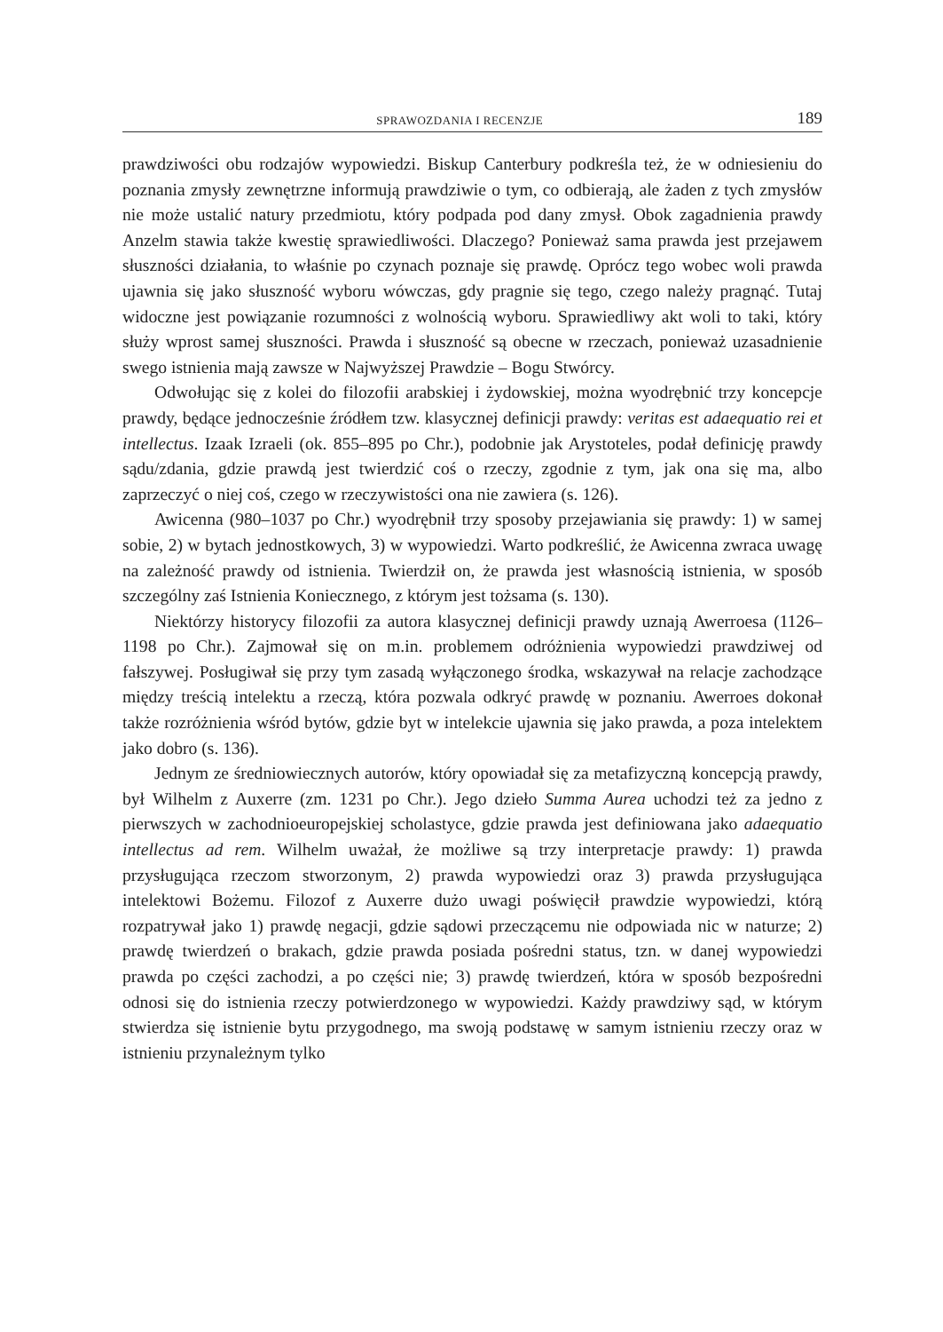SPRAWOZDANIA I RECENZJE 189
prawdziwości obu rodzajów wypowiedzi. Biskup Canterbury podkreśla też, że w odniesieniu do poznania zmysły zewnętrzne informują prawdziwie o tym, co odbierają, ale żaden z tych zmysłów nie może ustalić natury przedmiotu, który podpada pod dany zmysł. Obok zagadnienia prawdy Anzelm stawia także kwestię sprawiedliwości. Dlaczego? Ponieważ sama prawda jest przejawem słuszności działania, to właśnie po czynach poznaje się prawdę. Oprócz tego wobec woli prawda ujawnia się jako słuszność wyboru wówczas, gdy pragnie się tego, czego należy pragnąć. Tutaj widoczne jest powiązanie rozumności z wolnością wyboru. Sprawiedliwy akt woli to taki, który służy wprost samej słuszności. Prawda i słuszność są obecne w rzeczach, ponieważ uzasadnienie swego istnienia mają zawsze w Najwyższej Prawdzie – Bogu Stwórcy.
Odwołując się z kolei do filozofii arabskiej i żydowskiej, można wyodrębnić trzy koncepcje prawdy, będące jednocześnie źródłem tzw. klasycznej definicji prawdy: veritas est adaequatio rei et intellectus. Izaak Izraeli (ok. 855–895 po Chr.), podobnie jak Arystoteles, podał definicję prawdy sądu/zdania, gdzie prawdą jest twierdzić coś o rzeczy, zgodnie z tym, jak ona się ma, albo zaprzeczyć o niej coś, czego w rzeczywistości ona nie zawiera (s. 126).
Awicenna (980–1037 po Chr.) wyodrębnił trzy sposoby przejawiania się prawdy: 1) w samej sobie, 2) w bytach jednostkowych, 3) w wypowiedzi. Warto podkreślić, że Awicenna zwraca uwagę na zależność prawdy od istnienia. Twierdził on, że prawda jest własnością istnienia, w sposób szczególny zaś Istnienia Koniecznego, z którym jest tożsama (s. 130).
Niektórzy historycy filozofii za autora klasycznej definicji prawdy uznają Awerroesa (1126–1198 po Chr.). Zajmował się on m.in. problemem odróżnienia wypowiedzi prawdziwej od fałszywej. Posługiwał się przy tym zasadą wyłączonego środka, wskazywał na relacje zachodzące między treścią intelektu a rzeczą, która pozwala odkryć prawdę w poznaniu. Awerroes dokonał także rozróżnienia wśród bytów, gdzie byt w intelekcie ujawnia się jako prawda, a poza intelektem jako dobro (s. 136).
Jednym ze średniowiecznych autorów, który opowiadał się za metafizyczną koncepcją prawdy, był Wilhelm z Auxerre (zm. 1231 po Chr.). Jego dzieło Summa Aurea uchodzi też za jedno z pierwszych w zachodnioeuropejskiej scholastyce, gdzie prawda jest definiowana jako adaequatio intellectus ad rem. Wilhelm uważał, że możliwe są trzy interpretacje prawdy: 1) prawda przysługująca rzeczom stworzonym, 2) prawda wypowiedzi oraz 3) prawda przysługująca intelektowi Bożemu. Filozof z Auxerre dużo uwagi poświęcił prawdzie wypowiedzi, którą rozpatrywał jako 1) prawdę negacji, gdzie sądowi przeczącemu nie odpowiada nic w naturze; 2) prawdę twierdzeń o brakach, gdzie prawda posiada pośredni status, tzn. w danej wypowiedzi prawda po części zachodzi, a po części nie; 3) prawdę twierdzeń, która w sposób bezpośredni odnosi się do istnienia rzeczy potwierdzonego w wypowiedzi. Każdy prawdziwy sąd, w którym stwierdza się istnienie bytu przygodnego, ma swoją podstawę w samym istnieniu rzeczy oraz w istnieniu przynależnym tylko